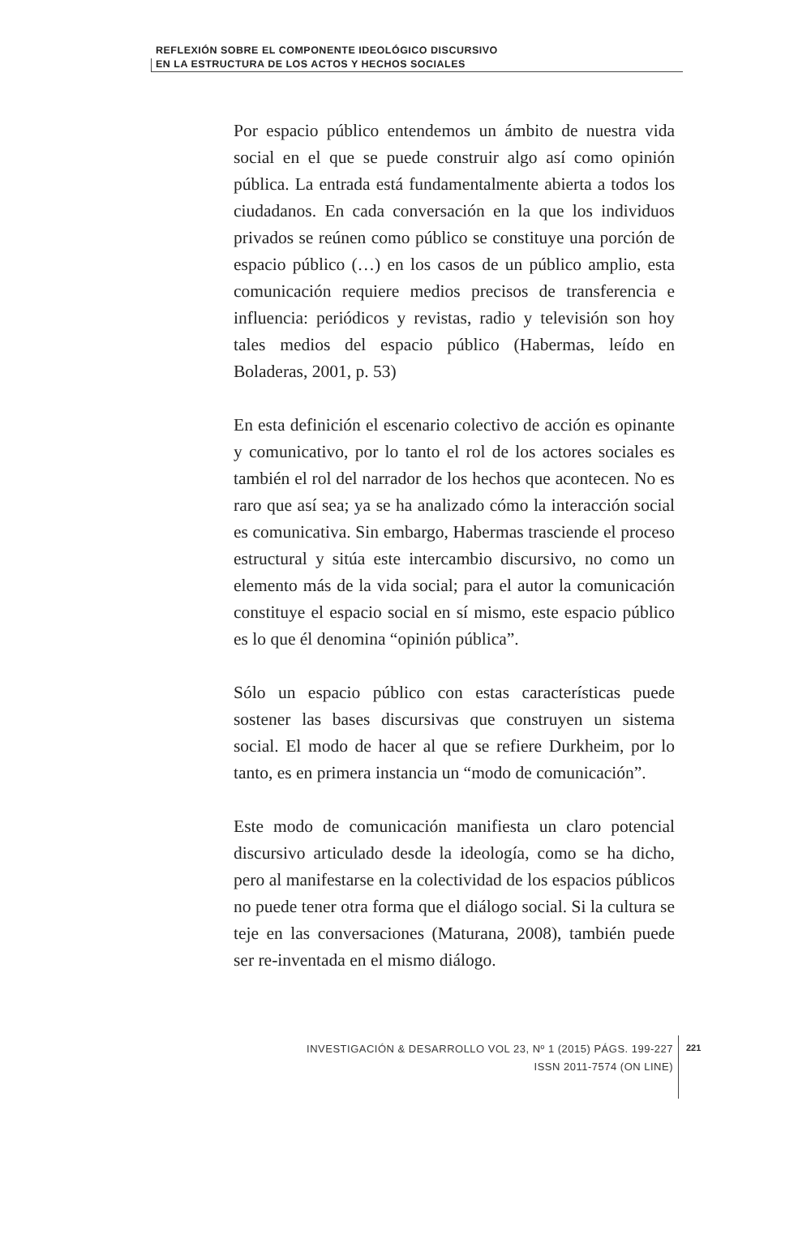REFLEXIÓN SOBRE EL COMPONENTE IDEOLÓGICO DISCURSIVO
EN LA ESTRUCTURA DE LOS ACTOS Y HECHOS SOCIALES
Por espacio público entendemos un ámbito de nuestra vida social en el que se puede construir algo así como opinión pública. La entrada está fundamentalmente abierta a todos los ciudadanos. En cada conversación en la que los individuos privados se reúnen como público se constituye una porción de espacio público (…) en los casos de un público amplio, esta comunicación requiere medios precisos de transferencia e influencia: periódicos y revistas, radio y televisión son hoy tales medios del espacio público (Habermas, leído en Boladeras, 2001, p. 53)
En esta definición el escenario colectivo de acción es opinante y comunicativo, por lo tanto el rol de los actores sociales es también el rol del narrador de los hechos que acontecen. No es raro que así sea; ya se ha analizado cómo la interacción social es comunicativa. Sin embargo, Habermas trasciende el proceso estructural y sitúa este intercambio discursivo, no como un elemento más de la vida social; para el autor la comunicación constituye el espacio social en sí mismo, este espacio público es lo que él denomina “opinión pública”.
Sólo un espacio público con estas características puede sostener las bases discursivas que construyen un sistema social. El modo de hacer al que se refiere Durkheim, por lo tanto, es en primera instancia un “modo de comunicación”.
Este modo de comunicación manifiesta un claro potencial discursivo articulado desde la ideología, como se ha dicho, pero al manifestarse en la colectividad de los espacios públicos no puede tener otra forma que el diálogo social. Si la cultura se teje en las conversaciones (Maturana, 2008), también puede ser re-inventada en el mismo diálogo.
INVESTIGACIÓN & DESARROLLO VOL 23, Nº 1 (2015) PÁGS. 199-227
ISSN 2011-7574 (ON LINE)
221